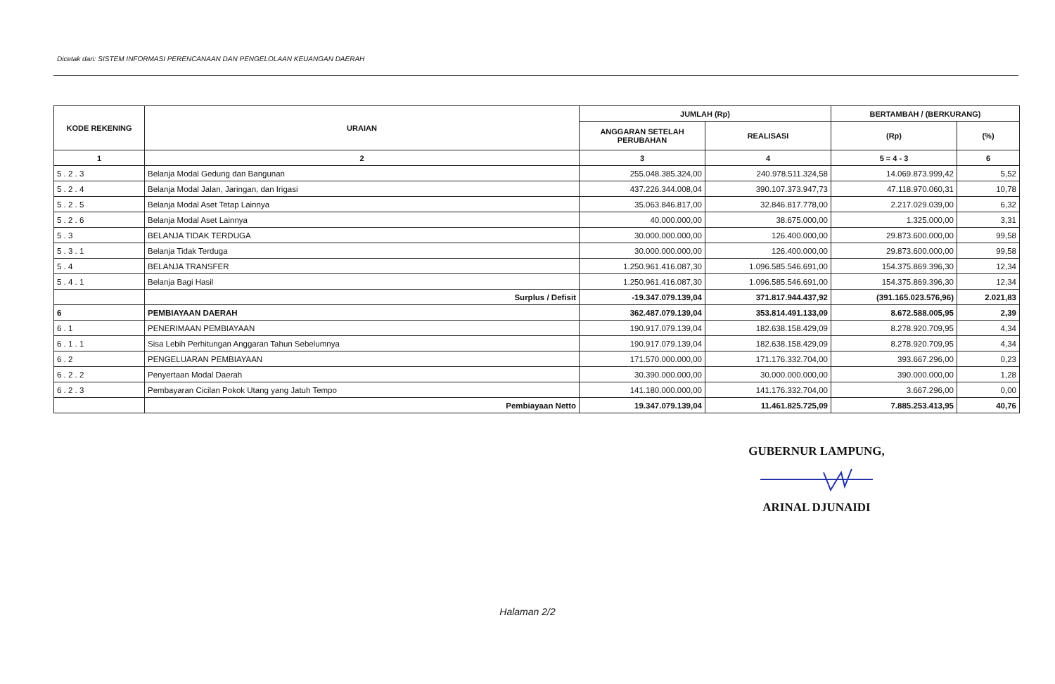Dicetak dari: SISTEM INFORMASI PERENCANAAN DAN PENGELOLAAN KEUANGAN DAERAH
| KODE REKENING | URAIAN | JUMLAH (Rp) | | BERTAMBAH / (BERKURANG) | |
| --- | --- | --- | --- | --- | --- |
| | | ANGGARAN SETELAH PERUBAHAN | REALISASI | (Rp) | (%) |
| 1 | 2 | 3 | 4 | 5 = 4 - 3 | 6 |
| 5 . 2 . 3 | Belanja Modal Gedung dan Bangunan | 255.048.385.324,00 | 240.978.511.324,58 | 14.069.873.999,42 | 5,52 |
| 5 . 2 . 4 | Belanja Modal Jalan, Jaringan, dan Irigasi | 437.226.344.008,04 | 390.107.373.947,73 | 47.118.970.060,31 | 10,78 |
| 5 . 2 . 5 | Belanja Modal Aset Tetap Lainnya | 35.063.846.817,00 | 32.846.817.778,00 | 2.217.029.039,00 | 6,32 |
| 5 . 2 . 6 | Belanja Modal Aset Lainnya | 40.000.000,00 | 38.675.000,00 | 1.325.000,00 | 3,31 |
| 5 . 3 | BELANJA TIDAK TERDUGA | 30.000.000.000,00 | 126.400.000,00 | 29.873.600.000,00 | 99,58 |
| 5 . 3 . 1 | Belanja Tidak Terduga | 30.000.000.000,00 | 126.400.000,00 | 29.873.600.000,00 | 99,58 |
| 5 . 4 | BELANJA TRANSFER | 1.250.961.416.087,30 | 1.096.585.546.691,00 | 154.375.869.396,30 | 12,34 |
| 5 . 4 . 1 | Belanja Bagi Hasil | 1.250.961.416.087,30 | 1.096.585.546.691,00 | 154.375.869.396,30 | 12,34 |
| | Surplus / Defisit | -19.347.079.139,04 | 371.817.944.437,92 | (391.165.023.576,96) | 2.021,83 |
| 6 | PEMBIAYAAN DAERAH | 362.487.079.139,04 | 353.814.491.133,09 | 8.672.588.005,95 | 2,39 |
| 6 . 1 | PENERIMAAN PEMBIAYAAN | 190.917.079.139,04 | 182.638.158.429,09 | 8.278.920.709,95 | 4,34 |
| 6 . 1 . 1 | Sisa Lebih Perhitungan Anggaran Tahun Sebelumnya | 190.917.079.139,04 | 182.638.158.429,09 | 8.278.920.709,95 | 4,34 |
| 6 . 2 | PENGELUARAN PEMBIAYAAN | 171.570.000.000,00 | 171.176.332.704,00 | 393.667.296,00 | 0,23 |
| 6 . 2 . 2 | Penyertaan Modal Daerah | 30.390.000.000,00 | 30.000.000.000,00 | 390.000.000,00 | 1,28 |
| 6 . 2 . 3 | Pembayaran Cicilan Pokok Utang yang Jatuh Tempo | 141.180.000.000,00 | 141.176.332.704,00 | 3.667.296,00 | 0,00 |
| | Pembiayaan Netto | 19.347.079.139,04 | 11.461.825.725,09 | 7.885.253.413,95 | 40,76 |
GUBERNUR LAMPUNG,
ARINAL DJUNAIDI
Halaman 2/2